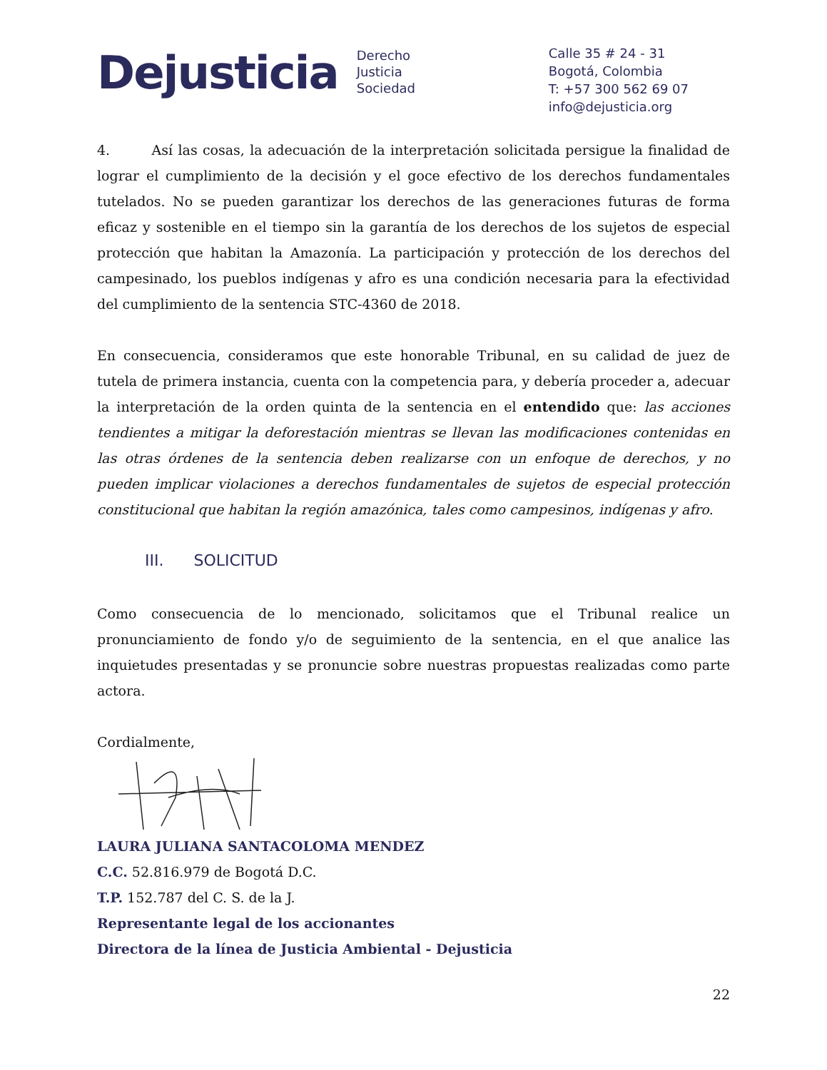Dejusticia
Derecho
Justicia
Sociedad
Calle 35 # 24 - 31
Bogotá, Colombia
T: +57 300 562 69 07
info@dejusticia.org
4. Así las cosas, la adecuación de la interpretación solicitada persigue la finalidad de lograr el cumplimiento de la decisión y el goce efectivo de los derechos fundamentales tutelados. No se pueden garantizar los derechos de las generaciones futuras de forma eficaz y sostenible en el tiempo sin la garantía de los derechos de los sujetos de especial protección que habitan la Amazonía. La participación y protección de los derechos del campesinado, los pueblos indígenas y afro es una condición necesaria para la efectividad del cumplimiento de la sentencia STC-4360 de 2018.
En consecuencia, consideramos que este honorable Tribunal, en su calidad de juez de tutela de primera instancia, cuenta con la competencia para, y debería proceder a, adecuar la interpretación de la orden quinta de la sentencia en el entendido que: las acciones tendientes a mitigar la deforestación mientras se llevan las modificaciones contenidas en las otras órdenes de la sentencia deben realizarse con un enfoque de derechos, y no pueden implicar violaciones a derechos fundamentales de sujetos de especial protección constitucional que habitan la región amazónica, tales como campesinos, indígenas y afro.
III. SOLICITUD
Como consecuencia de lo mencionado, solicitamos que el Tribunal realice un pronunciamiento de fondo y/o de seguimiento de la sentencia, en el que analice las inquietudes presentadas y se pronuncie sobre nuestras propuestas realizadas como parte actora.
Cordialmente,
LAURA JULIANA SANTACOLOMA MENDEZ
C.C. 52.816.979 de Bogotá D.C.
T.P. 152.787 del C. S. de la J.
Representante legal de los accionantes
Directora de la línea de Justicia Ambiental - Dejusticia
22